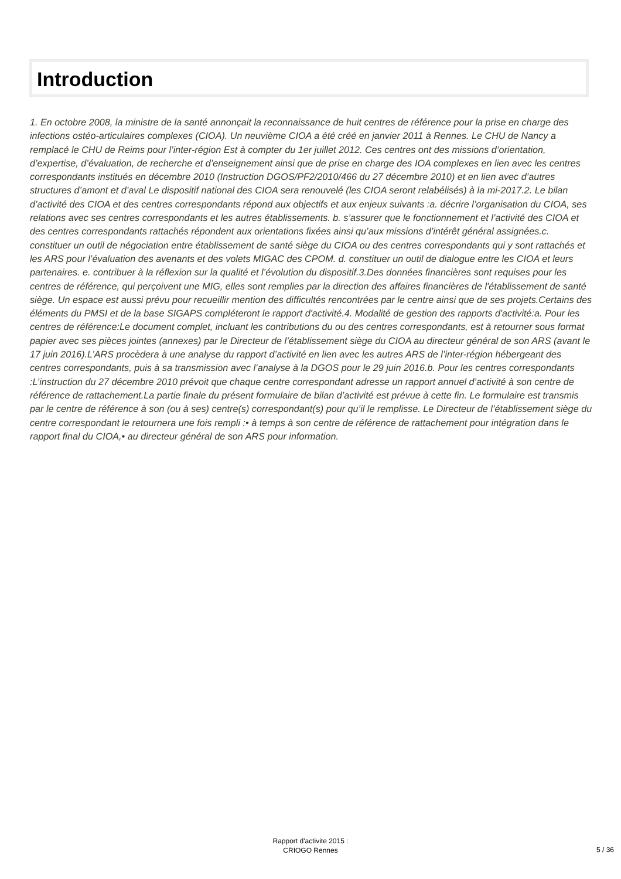Introduction
1. En octobre 2008, la ministre de la santé annonçait la reconnaissance de huit centres de référence pour la prise en charge des infections ostéo-articulaires complexes (CIOA). Un neuvième CIOA a été créé en janvier 2011 à Rennes. Le CHU de Nancy a remplacé le CHU de Reims pour l’inter-région Est à compter du 1er juillet 2012. Ces centres ont des missions d’orientation, d’expertise, d’évaluation, de recherche et d’enseignement ainsi que de prise en charge des IOA complexes en lien avec les centres correspondants institués en décembre 2010 (Instruction DGOS/PF2/2010/466 du 27 décembre 2010) et en lien avec d’autres structures d’amont et d’aval Le dispositif national des CIOA sera renouvelé (les CIOA seront relabélisés) à la mi-2017.2. Le bilan d’activité des CIOA et des centres correspondants répond aux objectifs et aux enjeux suivants :a. décrire l’organisation du CIOA, ses relations avec ses centres correspondants et les autres établissements. b. s’assurer que le fonctionnement et l’activité des CIOA et des centres correspondants rattachés répondent aux orientations fixées ainsi qu’aux missions d’intérêt général assignées.c. constituer un outil de négociation entre établissement de santé siège du CIOA ou des centres correspondants qui y sont rattachés et les ARS pour l’évaluation des avenants et des volets MIGAC des CPOM. d. constituer un outil de dialogue entre les CIOA et leurs partenaires. e. contribuer à la réflexion sur la qualité et l’évolution du dispositif.3.Des données financières sont requises pour les centres de référence, qui perçoivent une MIG, elles sont remplies par la direction des affaires financières de l'établissement de santé siège. Un espace est aussi prévu pour recueillir mention des difficultés rencontrées par le centre ainsi que de ses projets.Certains des éléments du PMSI et de la base SIGAPS compléteront le rapport d'activité.4. Modalité de gestion des rapports d'activité:a. Pour les centres de référence:Le document complet, incluant les contributions du ou des centres correspondants, est à retourner sous format papier avec ses pièces jointes (annexes) par le Directeur de l’établissement siège du CIOA au directeur général de son ARS (avant le 17 juin 2016).L’ARS procèdera à une analyse du rapport d’activité en lien avec les autres ARS de l’inter-région hébergeant des centres correspondants, puis à sa transmission avec l’analyse à la DGOS pour le 29 juin 2016.b. Pour les centres correspondants :L’instruction du 27 décembre 2010 prévoit que chaque centre correspondant adresse un rapport annuel d’activité à son centre de référence de rattachement.La partie finale du présent formulaire de bilan d’activité est prévue à cette fin. Le formulaire est transmis par le centre de référence à son (ou à ses) centre(s) correspondant(s) pour qu’il le remplisse. Le Directeur de l’établissement siège du centre correspondant le retournera une fois rempli :• à temps à son centre de référence de rattachement pour intégration dans le rapport final du CIOA,• au directeur général de son ARS pour information.
Rapport d'activite 2015 :
CRIOGO Rennes
5 / 36